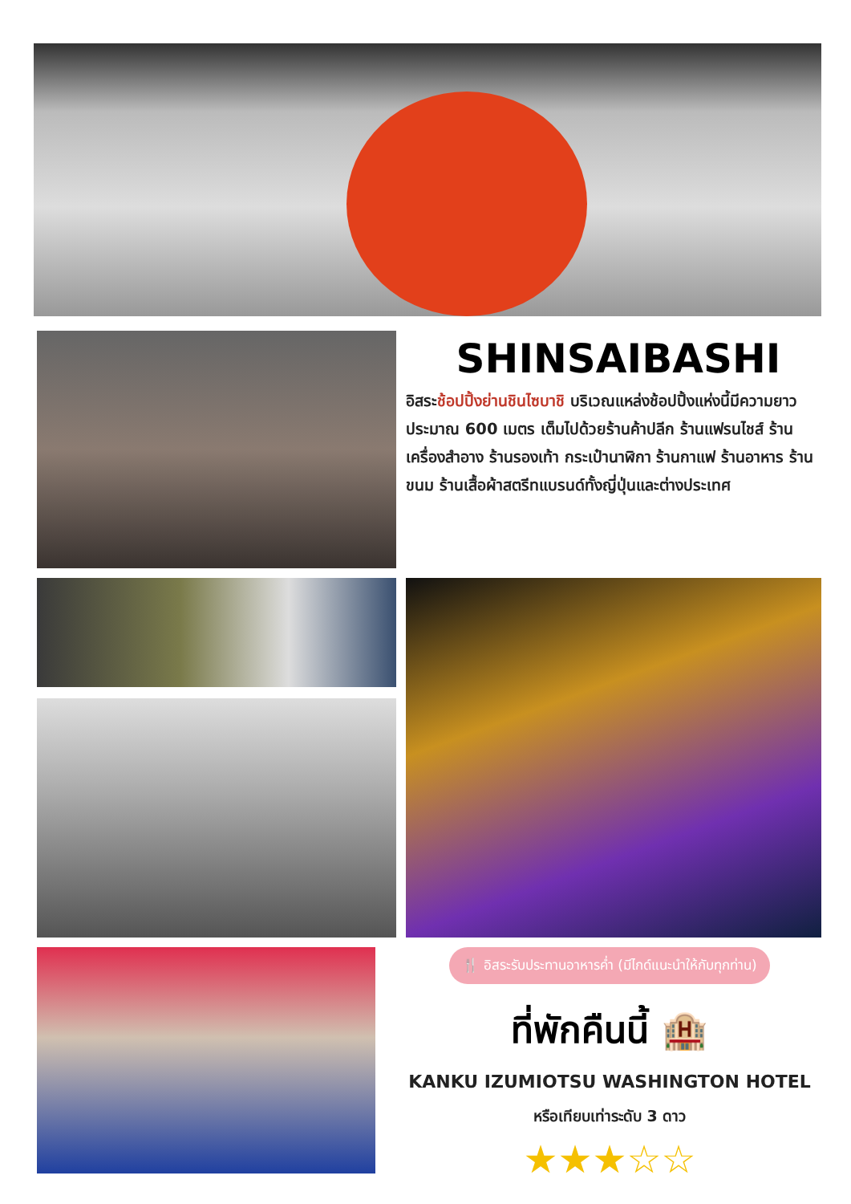SHINSAIBASHI
อิสระช้อปปิ้งย่านชินไซบาชิ บริเวณแหล่งช้อปปิ้งแห่งนี้มีความยาวประมาณ 600 เมตร เต็มไปด้วยร้านค้าปลีก ร้านแฟรนไชส์ ร้านเครื่องสำอาง ร้านรองเท้า กระเป๋านาฬิกา ร้านกาแฟ ร้านอาหาร ร้านขนม ร้านเสื้อผ้าสตรีทแบรนด์ทั้งญี่ปุ่นและต่างประเทศ
🍴 อิสระรับประทานอาหารค่ำ (มีไกด์แนะนำให้กับทุกท่าน)
ที่พักคืนนี้ 🏨
KANKU IZUMIOTSU WASHINGTON HOTEL
หรือเทียบเท่าระดับ 3 ดาว
★★★☆☆